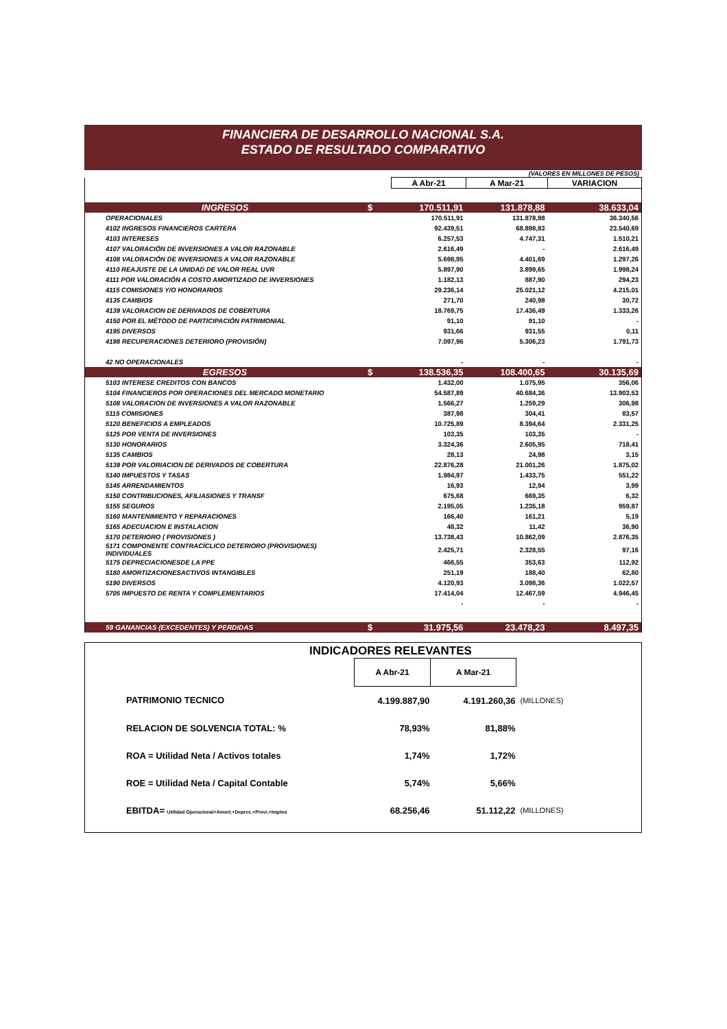FINANCIERA DE DESARROLLO NACIONAL S.A.
ESTADO DE RESULTADO COMPARATIVO
(VALORES EN MILLONES DE PESOS)
| | | A Abr-21 | A Mar-21 | VARIACION |
| INGRESOS | $ | 170.511,91 | 131.878,88 | 38.633,04 |
| OPERACIONALES | | 170.511,91 | 131.878,88 | 36.340,56 |
| 4102 INGRESOS FINANCIEROS CARTERA | | 92.439,51 | 68.898,83 | 23.540,69 |
| 4103 INTERESES | | 6.257,53 | 4.747,31 | 1.510,21 |
| 4107 VALORACIÓN DE INVERSIONES A VALOR RAZONABLE | | 2.616,49 | - | 2.616,49 |
| 4108 VALORACIÓN DE INVERSIONES A VALOR RAZONABLE | | 5.698,95 | 4.401,69 | 1.297,26 |
| 4110 REAJUSTE DE LA UNIDAD DE VALOR REAL UVR | | 5.897,90 | 3.899,65 | 1.998,24 |
| 4111 POR VALORACIÓN A COSTO AMORTIZADO DE INVERSIONES | | 1.182,13 | 887,90 | 294,23 |
| 4115 COMISIONES Y/O HONORARIOS | | 29.236,14 | 25.021,12 | 4.215,01 |
| 4135 CAMBIOS | | 271,70 | 240,98 | 30,72 |
| 4139 VALORACION DE DERIVADOS DE COBERTURA | | 18.769,75 | 17.436,49 | 1.333,26 |
| 4150 POR EL MÉTODO DE PARTICIPACIÓN PATRIMONIAL | | 91,10 | 91,10 | - |
| 4195 DIVERSOS | | 931,66 | 931,55 | 0,11 |
| 4198 RECUPERACIONES DETERIORO (PROVISIÓN) | | 7.097,96 | 5.306,23 | 1.791,73 |
| 42 NO OPERACIONALES | | - | - | - |
| EGRESOS | $ | 138.536,35 | 108.400,65 | 30.135,69 |
| 5103 INTERESE CREDITOS CON BANCOS | | 1.432,00 | 1.075,95 | 356,06 |
| 5104 FINANCIEROS POR OPERACIONES DEL MERCADO MONETARIO | | 54.587,89 | 40.684,36 | 13.903,53 |
| 5108 VALORACION DE INVERSIONES A VALOR RAZONABLE | | 1.566,27 | 1.259,29 | 306,98 |
| 5115 COMISIONES | | 387,98 | 304,41 | 83,57 |
| 5120 BENEFICIOS A EMPLEADOS | | 10.725,89 | 8.394,64 | 2.331,25 |
| 5125 POR VENTA DE INVERSIONES | | 103,35 | 103,35 | - |
| 5130 HONORARIOS | | 3.324,36 | 2.605,95 | 718,41 |
| 5135 CAMBIOS | | 28,13 | 24,98 | 3,15 |
| 5139 POR VALORIACION DE DERIVADOS DE COBERTURA | | 22.876,28 | 21.001,26 | 1.875,02 |
| 5140 IMPUESTOS Y TASAS | | 1.984,97 | 1.433,75 | 551,22 |
| 5145 ARRENDAMIENTOS | | 16,93 | 12,94 | 3,99 |
| 5150 CONTRIBUCIONES, AFILIASIONES Y TRANSF | | 675,68 | 669,35 | 6,32 |
| 5155 SEGUROS | | 2.195,05 | 1.235,18 | 959,87 |
| 5160 MANTENIMIENTO Y REPARACIONES | | 166,40 | 161,21 | 5,19 |
| 5165 ADECUACION E INSTALACION | | 48,32 | 11,42 | 36,90 |
| 5170 DETERIORO ( PROVISIONES ) | | 13.738,43 | 10.862,09 | 2.876,35 |
| 5171 COMPONENTE CONTRACÍCLICO DETERIORO (PROVISIONES) INDIVIDUALES | | 2.425,71 | 2.328,55 | 97,16 |
| 5175 DEPRECIACIONESDE LA PPE | | 466,55 | 353,63 | 112,92 |
| 5180 AMORTIZACIONESACTIVOS INTANGIBLES | | 251,19 | 188,40 | 62,80 |
| 5190 DIVERSOS | | 4.120,93 | 3.098,36 | 1.022,57 |
| 5705 IMPUESTO DE RENTA Y COMPLEMENTARIOS | | 17.414,04 | 12.467,59 | 4.946,45 |
| | | - | - | - |
| 59 GANANCIAS (EXCEDENTES) Y PERDIDAS | $ | 31.975,56 | 23.478,23 | 8.497,35 |
INDICADORES RELEVANTES
| | A Abr-21 | A Mar-21 | |
| PATRIMONIO TECNICO | 4.199.887,90 | 4.191.260,36 | (MILLONES) |
| RELACION DE SOLVENCIA TOTAL: % | 78,93% | 81,88% | |
| ROA = Utilidad Neta / Activos totales | 1,74% | 1,72% | |
| ROE = Utilidad Neta / Capital Contable | 5,74% | 5,66% | |
| EBITDA= Utilidad Operacional+Amort.+Deprec.+Provi.+Imptos | 68.256,46 | 51.112,22 | (MILLONES) |